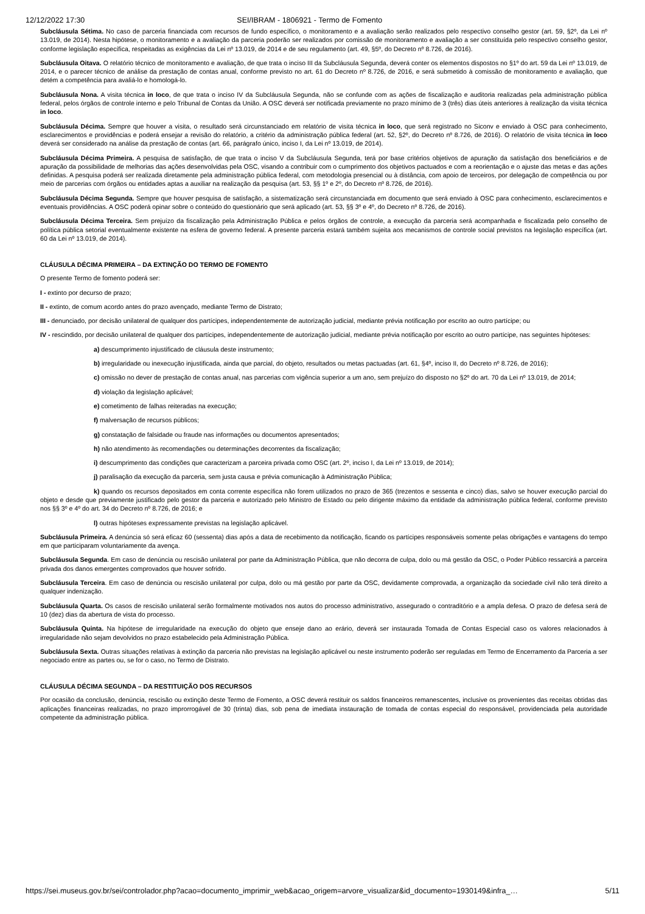12/12/2022 17:30 SEI/IBRAM - 1806921 - Termo de Fomento
Subcláusula Sétima. No caso de parceria financiada com recursos de fundo específico, o monitoramento e a avaliação serão realizados pelo respectivo conselho gestor (art. 59, §2º, da Lei nº 13.019, de 2014). Nesta hipótese, o monitoramento e a avaliação da parceria poderão ser realizados por comissão de monitoramento e avaliação a ser constituída pelo respectivo conselho gestor, conforme legislação específica, respeitadas as exigências da Lei nº 13.019, de 2014 e de seu regulamento (art. 49, §5º, do Decreto nº 8.726, de 2016).
Subcláusula Oitava. O relatório técnico de monitoramento e avaliação, de que trata o inciso III da Subcláusula Segunda, deverá conter os elementos dispostos no §1º do art. 59 da Lei nº 13.019, de 2014, e o parecer técnico de análise da prestação de contas anual, conforme previsto no art. 61 do Decreto nº 8.726, de 2016, e será submetido à comissão de monitoramento e avaliação, que detém a competência para avaliá-lo e homologá-lo.
Subcláusula Nona. A visita técnica in loco, de que trata o inciso IV da Subcláusula Segunda, não se confunde com as ações de fiscalização e auditoria realizadas pela administração pública federal, pelos órgãos de controle interno e pelo Tribunal de Contas da União. A OSC deverá ser notificada previamente no prazo mínimo de 3 (três) dias úteis anteriores à realização da visita técnica in loco.
Subcláusula Décima. Sempre que houver a visita, o resultado será circunstanciado em relatório de visita técnica in loco, que será registrado no Siconv e enviado à OSC para conhecimento, esclarecimentos e providências e poderá ensejar a revisão do relatório, a critério da administração pública federal (art. 52, §2º, do Decreto nº 8.726, de 2016). O relatório de visita técnica in loco deverá ser considerado na análise da prestação de contas (art. 66, parágrafo único, inciso I, da Lei nº 13.019, de 2014).
Subcláusula Décima Primeira. A pesquisa de satisfação, de que trata o inciso V da Subcláusula Segunda, terá por base critérios objetivos de apuração da satisfação dos beneficiários e de apuração da possibilidade de melhorias das ações desenvolvidas pela OSC, visando a contribuir com o cumprimento dos objetivos pactuados e com a reorientação e o ajuste das metas e das ações definidas. A pesquisa poderá ser realizada diretamente pela administração pública federal, com metodologia presencial ou à distância, com apoio de terceiros, por delegação de competência ou por meio de parcerias com órgãos ou entidades aptas a auxiliar na realização da pesquisa (art. 53, §§ 1º e 2º, do Decreto nº 8.726, de 2016).
Subcláusula Décima Segunda. Sempre que houver pesquisa de satisfação, a sistematização será circunstanciada em documento que será enviado à OSC para conhecimento, esclarecimentos e eventuais providências. A OSC poderá opinar sobre o conteúdo do questionário que será aplicado (art. 53, §§ 3º e 4º, do Decreto nº 8.726, de 2016).
Subcláusula Décima Terceira. Sem prejuízo da fiscalização pela Administração Pública e pelos órgãos de controle, a execução da parceria será acompanhada e fiscalizada pelo conselho de política pública setorial eventualmente existente na esfera de governo federal. A presente parceria estará também sujeita aos mecanismos de controle social previstos na legislação específica (art. 60 da Lei nº 13.019, de 2014).
CLÁUSULA DÉCIMA PRIMEIRA – DA EXTINÇÃO DO TERMO DE FOMENTO
O presente Termo de fomento poderá ser:
I - extinto por decurso de prazo;
II - extinto, de comum acordo antes do prazo avençado, mediante Termo de Distrato;
III - denunciado, por decisão unilateral de qualquer dos partícipes, independentemente de autorização judicial, mediante prévia notificação por escrito ao outro partícipe; ou
IV - rescindido, por decisão unilateral de qualquer dos partícipes, independentemente de autorização judicial, mediante prévia notificação por escrito ao outro partícipe, nas seguintes hipóteses:
a) descumprimento injustificado de cláusula deste instrumento;
b) irregularidade ou inexecução injustificada, ainda que parcial, do objeto, resultados ou metas pactuadas (art. 61, §4º, inciso II, do Decreto nº 8.726, de 2016);
c) omissão no dever de prestação de contas anual, nas parcerias com vigência superior a um ano, sem prejuízo do disposto no §2º do art. 70 da Lei nº 13.019, de 2014;
d) violação da legislação aplicável;
e) cometimento de falhas reiteradas na execução;
f) malversação de recursos públicos;
g) constatação de falsidade ou fraude nas informações ou documentos apresentados;
h) não atendimento às recomendações ou determinações decorrentes da fiscalização;
i) descumprimento das condições que caracterizam a parceira privada como OSC (art. 2º, inciso I, da Lei nº 13.019, de 2014);
j) paralisação da execução da parceria, sem justa causa e prévia comunicação à Administração Pública;
k) quando os recursos depositados em conta corrente específica não forem utilizados no prazo de 365 (trezentos e sessenta e cinco) dias, salvo se houver execução parcial do objeto e desde que previamente justificado pelo gestor da parceria e autorizado pelo Ministro de Estado ou pelo dirigente máximo da entidade da administração pública federal, conforme previsto nos §§ 3º e 4º do art. 34 do Decreto nº 8.726, de 2016; e
l) outras hipóteses expressamente previstas na legislação aplicável.
Subcláusula Primeira. A denúncia só será eficaz 60 (sessenta) dias após a data de recebimento da notificação, ficando os partícipes responsáveis somente pelas obrigações e vantagens do tempo em que participaram voluntariamente da avença.
Subcláusula Segunda. Em caso de denúncia ou rescisão unilateral por parte da Administração Pública, que não decorra de culpa, dolo ou má gestão da OSC, o Poder Público ressarcirá a parceira privada dos danos emergentes comprovados que houver sofrido.
Subcláusula Terceira. Em caso de denúncia ou rescisão unilateral por culpa, dolo ou má gestão por parte da OSC, devidamente comprovada, a organização da sociedade civil não terá direito a qualquer indenização.
Subcláusula Quarta. Os casos de rescisão unilateral serão formalmente motivados nos autos do processo administrativo, assegurado o contraditório e a ampla defesa. O prazo de defesa será de 10 (dez) dias da abertura de vista do processo.
Subcláusula Quinta. Na hipótese de irregularidade na execução do objeto que enseje dano ao erário, deverá ser instaurada Tomada de Contas Especial caso os valores relacionados à irregularidade não sejam devolvidos no prazo estabelecido pela Administração Pública.
Subcláusula Sexta. Outras situações relativas à extinção da parceria não previstas na legislação aplicável ou neste instrumento poderão ser reguladas em Termo de Encerramento da Parceria a ser negociado entre as partes ou, se for o caso, no Termo de Distrato.
CLÁUSULA DÉCIMA SEGUNDA – DA RESTITUIÇÃO DOS RECURSOS
Por ocasião da conclusão, denúncia, rescisão ou extinção deste Termo de Fomento, a OSC deverá restituir os saldos financeiros remanescentes, inclusive os provenientes das receitas obtidas das aplicações financeiras realizadas, no prazo improrrogável de 30 (trinta) dias, sob pena de imediata instauração de tomada de contas especial do responsável, providenciada pela autoridade competente da administração pública.
https://sei.museus.gov.br/sei/controlador.php?acao=documento_imprimir_web&acao_origem=arvore_visualizar&id_documento=1930149&infra_… 5/11